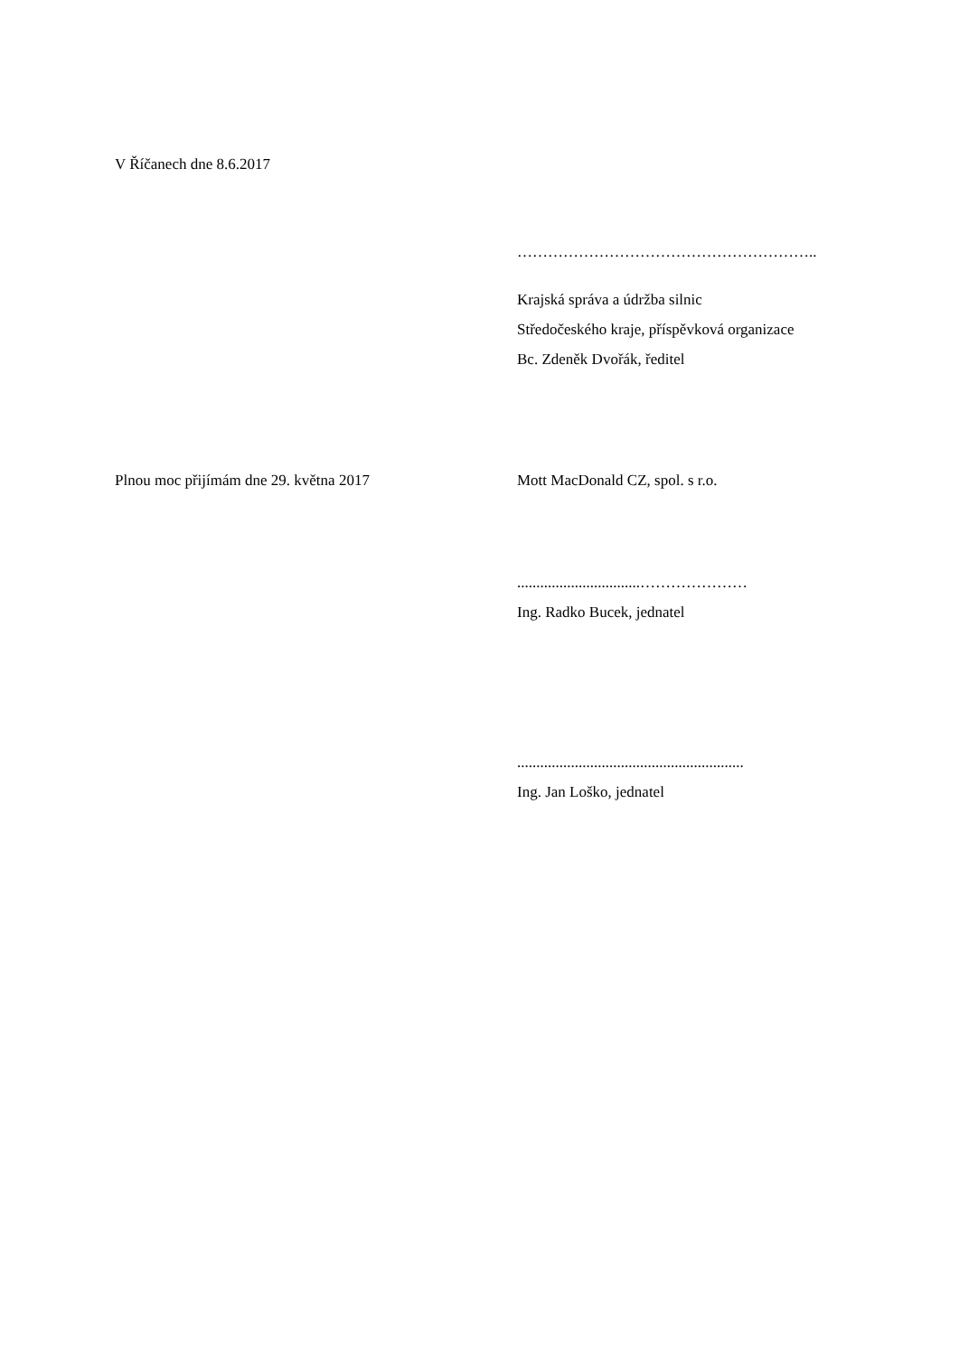V Říčanech dne 8.6.2017
…………………………………………………..
Krajská správa a údržba silnic
Středočeského kraje, příspěvková organizace
Bc. Zdeněk Dvořák, ředitel
Plnou moc přijímám dne 29. května 2017
Mott MacDonald CZ, spol. s r.o.
................................…………………
Ing. Radko Bucek, jednatel
...........................................................
Ing. Jan Loško, jednatel